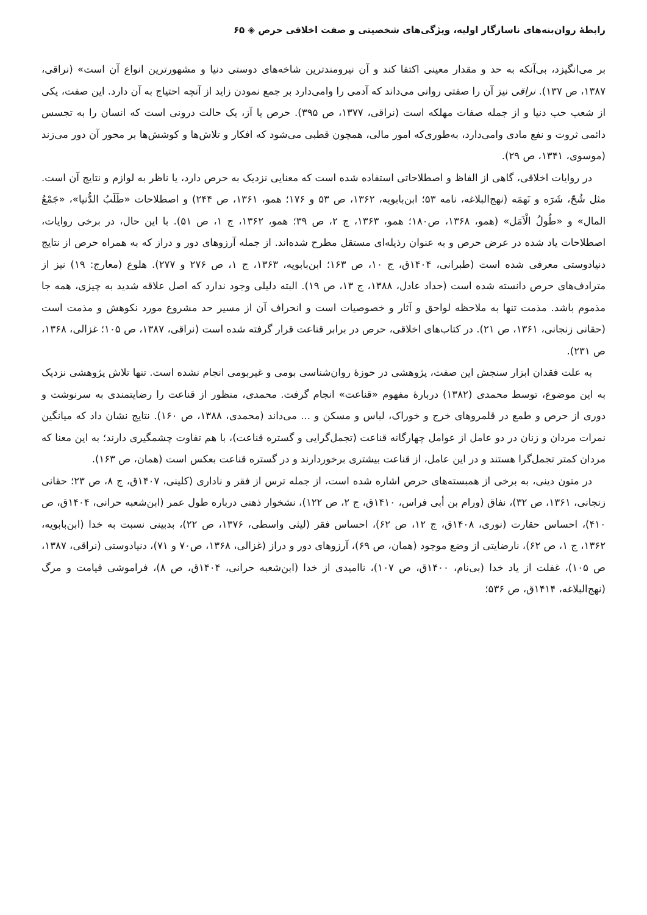رابطهٔ روان‌بنه‌های ناسازگار اولیه، ویژگی‌های شخصیتی و صفت اخلاقی حرص ◈ ۶۵
بر می‌انگیزد، بی‌آنکه به حد و مقدار معینی اکتفا کند و آن نیرومندترین شاخه‌های دوستی دنیا و مشهورترین انواع آن است» (نراقی، ۱۳۸۷، ص ۱۳۷). نراقی نیز آن را صفتی روانی می‌داند که آدمی را وامی‌دارد بر جمع نمودن زاید از آنچه احتیاج به آن دارد. این صفت، یکی از شعب حب دنیا و از جمله صفات مهلکه است (نراقی، ۱۳۷۷، ص ۳۹۵). حرص یا آز، یک حالت درونی است که انسان را به تجسس دائمی ثروت و نفع مادی وامی‌دارد، به‌طوری‌که امور مالی، همچون قطبی می‌شود که افکار و تلاش‌ها و کوشش‌ها بر محور آن دور می‌زند (موسوی، ۱۳۴۱، ص ۲۹).
در روایات اخلاقی، گاهی از الفاظ و اصطلاحاتی استفاده شده است که معنایی نزدیک به حرص دارد، یا ناظر به لوازم و نتایج آن است. مثل شُحّ، شَرَه و نَهمَه (نهج‌البلاغه، نامه ۵۳؛ ابن‌بابویه، ۱۳۶۲، ص ۵۳ و ۱۷۶؛ همو، ۱۳۶۱، ص ۲۴۴) و اصطلاحات «طَلَبُ الدُّنیا»، «جَمْعُ المال» و «طُولُ الْاَمَل» (همو، ۱۳۶۸، ص۱۸۰؛ همو، ۱۳۶۳، ج ۲، ص ۳۹؛ همو، ۱۳۶۲، ج ۱، ص ۵۱). با این حال، در برخی روایات، اصطلاحات یاد شده در عرض حرص و به عنوان رذیله‌ای مستقل مطرح شده‌اند. از جمله آرزوهای دور و دراز که به همراه حرص از نتایج دنیادوستی معرفی شده است (طبرانی، ۱۴۰۴ق، ج ۱۰، ص ۱۶۳؛ ابن‌بابویه، ۱۳۶۳، ج ۱، ص ۲۷۶ و ۲۷۷). هلوع (معارج: ۱۹) نیز از مترادف‌های حرص دانسته شده است (حداد عادل، ۱۳۸۸، ج ۱۳، ص ۱۹). البته دلیلی وجود ندارد که اصل علاقه شدید به چیزی، همه جا مذموم باشد. مذمت تنها به ملاحظه لواحق و آثار و خصوصیات است و انحراف آن از مسیر حد مشروع مورد نکوهش و مذمت است (حقانی زنجانی، ۱۳۶۱، ص ۲۱). در کتاب‌های اخلاقی، حرص در برابر قناعت قرار گرفته شده است (نراقی، ۱۳۸۷، ص ۱۰۵؛ غزالی، ۱۳۶۸، ص ۲۳۱).
به علت فقدان ابزار سنجش این صفت، پژوهشی در حوزهٔ روان‌شناسی بومی و غیربومی انجام نشده است. تنها تلاش پژوهشی نزدیک به این موضوع، توسط محمدی (۱۳۸۲) دربارهٔ مفهوم «قناعت» انجام گرفت. محمدی، منظور از قناعت را رضایتمندی به سرنوشت و دوری از حرص و طمع در قلمروهای خرج و خوراک، لباس و مسکن و ... می‌داند (محمدی، ۱۳۸۸، ص ۱۶۰). نتایج نشان داد که میانگین نمرات مردان و زنان در دو عامل از عوامل چهارگانه قناعت (تجمل‌گرایی و گستره قناعت)، با هم تفاوت چشمگیری دارند؛ به این معنا که مردان کمتر تجمل‌گرا هستند و در این عامل، از قناعت بیشتری برخوردارند و در گستره قناعت بعکس است (همان، ص ۱۶۳).
در متون دینی، به برخی از همبسته‌های حرص اشاره شده است، از جمله ترس از فقر و ناداری (کلینی، ۱۴۰۷ق، ج ۸، ص ۲۳؛ حقانی زنجانی، ۱۳۶۱، ص ۳۲)، نفاق (ورام بن أبی فراس، ۱۴۱۰ق، ج ۲، ص ۱۲۲)، نشخوار ذهنی درباره طول عمر (ابن‌شعبه حرانی، ۱۴۰۴ق، ص ۴۱۰)، احساس حقارت (نوری، ۱۴۰۸ق، ج ۱۲، ص ۶۲)، احساس فقر (لیثی واسطی، ۱۳۷۶، ص ۲۲)، بدبینی نسبت به خدا (ابن‌بابویه، ۱۳۶۲، ج ۱، ص ۶۲)، نارضایتی از وضع موجود (همان، ص ۶۹)، آرزوهای دور و دراز (غزالی، ۱۳۶۸، ص۷۰ و ۷۱)، دنیادوستی (نراقی، ۱۳۸۷، ص ۱۰۵)، غفلت از یاد خدا (بی‌نام، ۱۴۰۰ق، ص ۱۰۷)، ناامیدی از خدا (ابن‌شعبه حرانی، ۱۴۰۴ق، ص ۸)، فراموشی قیامت و مرگ (نهج‌البلاغه، ۱۴۱۴ق، ص ۵۳۶؛